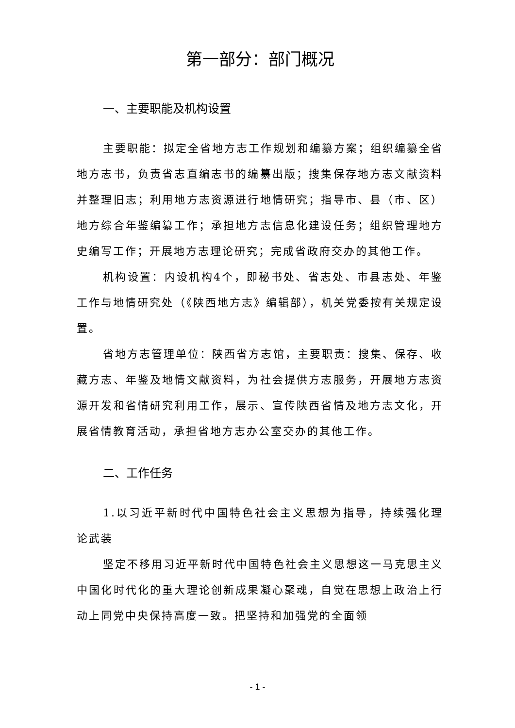第一部分：部门概况
一、主要职能及机构设置
主要职能：拟定全省地方志工作规划和编纂方案；组织编纂全省地方志书，负责省志直编志书的编纂出版；搜集保存地方志文献资料并整理旧志；利用地方志资源进行地情研究；指导市、县（市、区）地方综合年鉴编纂工作；承担地方志信息化建设任务；组织管理地方史编写工作；开展地方志理论研究；完成省政府交办的其他工作。
机构设置：内设机构4个，即秘书处、省志处、市县志处、年鉴工作与地情研究处（《陕西地方志》编辑部），机关党委按有关规定设置。
省地方志管理单位：陕西省方志馆，主要职责：搜集、保存、收藏方志、年鉴及地情文献资料，为社会提供方志服务，开展地方志资源开发和省情研究利用工作，展示、宣传陕西省情及地方志文化，开展省情教育活动，承担省地方志办公室交办的其他工作。
二、工作任务
1.以习近平新时代中国特色社会主义思想为指导，持续强化理论武装
坚定不移用习近平新时代中国特色社会主义思想这一马克思主义中国化时代化的重大理论创新成果凝心聚魂，自觉在思想上政治上行动上同党中央保持高度一致。把坚持和加强党的全面领
- 1 -